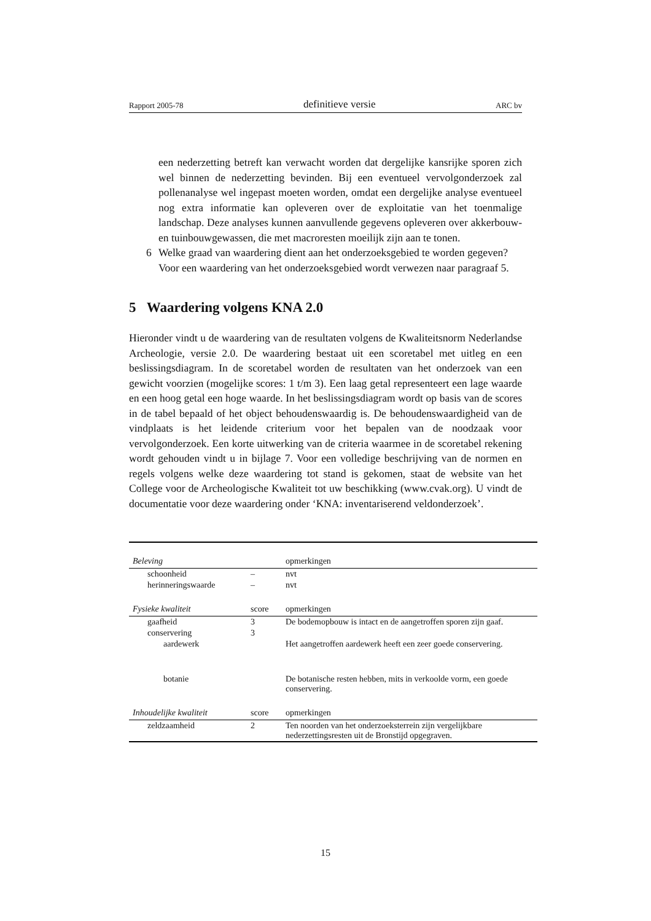Rapport 2005-78 definitieve versie ARC bv
een nederzetting betreft kan verwacht worden dat dergelijke kansrijke sporen zich wel binnen de nederzetting bevinden. Bij een eventueel vervolgonderzoek zal pollenanalyse wel ingepast moeten worden, omdat een dergelijke analyse eventueel nog extra informatie kan opleveren over de exploitatie van het toenmalige landschap. Deze analyses kunnen aanvullende gegevens opleveren over akkerbouw- en tuinbouwgewassen, die met macroresten moeilijk zijn aan te tonen.
6 Welke graad van waardering dient aan het onderzoeksgebied te worden gegeven?
Voor een waardering van het onderzoeksgebied wordt verwezen naar paragraaf 5.
5 Waardering volgens KNA 2.0
Hieronder vindt u de waardering van de resultaten volgens de Kwaliteitsnorm Nederlandse Archeologie, versie 2.0. De waardering bestaat uit een scoretabel met uitleg en een beslissingsdiagram. In de scoretabel worden de resultaten van het onderzoek van een gewicht voorzien (mogelijke scores: 1 t/m 3). Een laag getal representeert een lage waarde en een hoog getal een hoge waarde. In het beslissingsdiagram wordt op basis van de scores in de tabel bepaald of het object behoudenswaardig is. De behoudenswaardigheid van de vindplaats is het leidende criterium voor het bepalen van de noodzaak voor vervolgonderzoek. Een korte uitwerking van de criteria waarmee in de scoretabel rekening wordt gehouden vindt u in bijlage 7. Voor een volledige beschrijving van de normen en regels volgens welke deze waardering tot stand is gekomen, staat de website van het College voor de Archeologische Kwaliteit tot uw beschikking (www.cvak.org). U vindt de documentatie voor deze waardering onder ‘KNA: inventariserend veldonderzoek’.
| Beleving | | opmerkingen |
| schoonheid | – | nvt |
| herinneringswaarde | – | nvt |
| Fysieke kwaliteit | score | opmerkingen |
| gaafheid | 3 | De bodemopbouw is intact en de aangetroffen sporen zijn gaaf. |
| conservering | 3 | |
| aardewerk | | Het aangetroffen aardewerk heeft een zeer goede conservering. |
| botanie | | De botanische resten hebben, mits in verkoolde vorm, een goede conservering. |
| Inhoudelijke kwaliteit | score | opmerkingen |
| zeldzaamheid | 2 | Ten noorden van het onderzoeksterrein zijn vergelijkbare nederzettingsresten uit de Bronstijd opgegraven. |
15